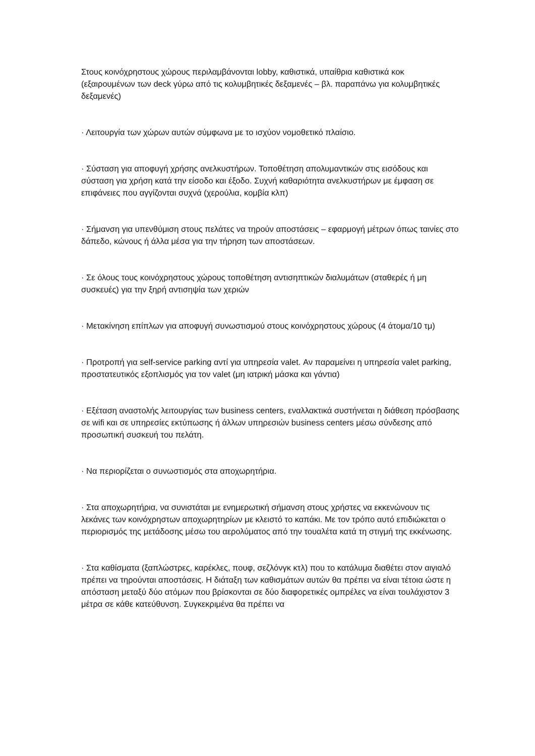Στους κοινόχρηστους χώρους περιλαμβάνονται lobby, καθιστικά, υπαίθρια καθιστικά κοκ (εξαιρουμένων των deck γύρω από τις κολυμβητικές δεξαμενές – βλ. παραπάνω για κολυμβητικές δεξαμενές)
· Λειτουργία των χώρων αυτών σύμφωνα με το ισχύον νομοθετικό πλαίσιο.
· Σύσταση για αποφυγή χρήσης ανελκυστήρων. Τοποθέτηση απολυμαντικών στις εισόδους και σύσταση για χρήση κατά την είσοδο και έξοδο. Συχνή καθαριότητα ανελκυστήρων με έμφαση σε επιφάνειες που αγγίζονται συχνά (χερούλια, κομβία κλπ)
· Σήμανση για υπενθύμιση στους πελάτες να τηρούν αποστάσεις – εφαρμογή μέτρων όπως ταινίες στο δάπεδο, κώνους ή άλλα μέσα για την τήρηση των αποστάσεων.
· Σε όλους τους κοινόχρηστους χώρους τοποθέτηση αντισηπτικών διαλυμάτων (σταθερές ή μη συσκευές) για την ξηρή αντισηψία των χεριών
· Μετακίνηση επίπλων για αποφυγή συνωστισμού στους κοινόχρηστους χώρους (4 άτομα/10 τμ)
· Προτροπή για self-service parking αντί για υπηρεσία valet. Αν παραμείνει η υπηρεσία valet parking, προστατευτικός εξοπλισμός για τον valet (μη ιατρική μάσκα και γάντια)
· Εξέταση αναστολής λειτουργίας των business centers, εναλλακτικά συστήνεται η διάθεση πρόσβασης σε wifi και σε υπηρεσίες εκτύπωσης ή άλλων υπηρεσιών business centers μέσω σύνδεσης από προσωπική συσκευή του πελάτη.
· Να περιορίζεται ο συνωστισμός στα αποχωρητήρια.
· Στα αποχωρητήρια, να συνιστάται με ενημερωτική σήμανση στους χρήστες να εκκενώνουν τις λεκάνες των κοινόχρηστων αποχωρητηρίων με κλειστό το καπάκι. Με τον τρόπο αυτό επιδιώκεται ο περιορισμός της μετάδοσης μέσω του αερολύματος από την τουαλέτα κατά τη στιγμή της εκκένωσης.
· Στα καθίσματα (ξαπλώστρες, καρέκλες, πουφ, σεζλόνγκ κτλ) που το κατάλυμα διαθέτει στον αιγιαλό πρέπει να τηρούνται αποστάσεις. Η διάταξη των καθισμάτων αυτών θα πρέπει να είναι τέτοια ώστε η απόσταση μεταξύ δύο ατόμων που βρίσκονται σε δύο διαφορετικές ομπρέλες να είναι τουλάχιστον 3 μέτρα σε κάθε κατεύθυνση. Συγκεκριμένα θα πρέπει να